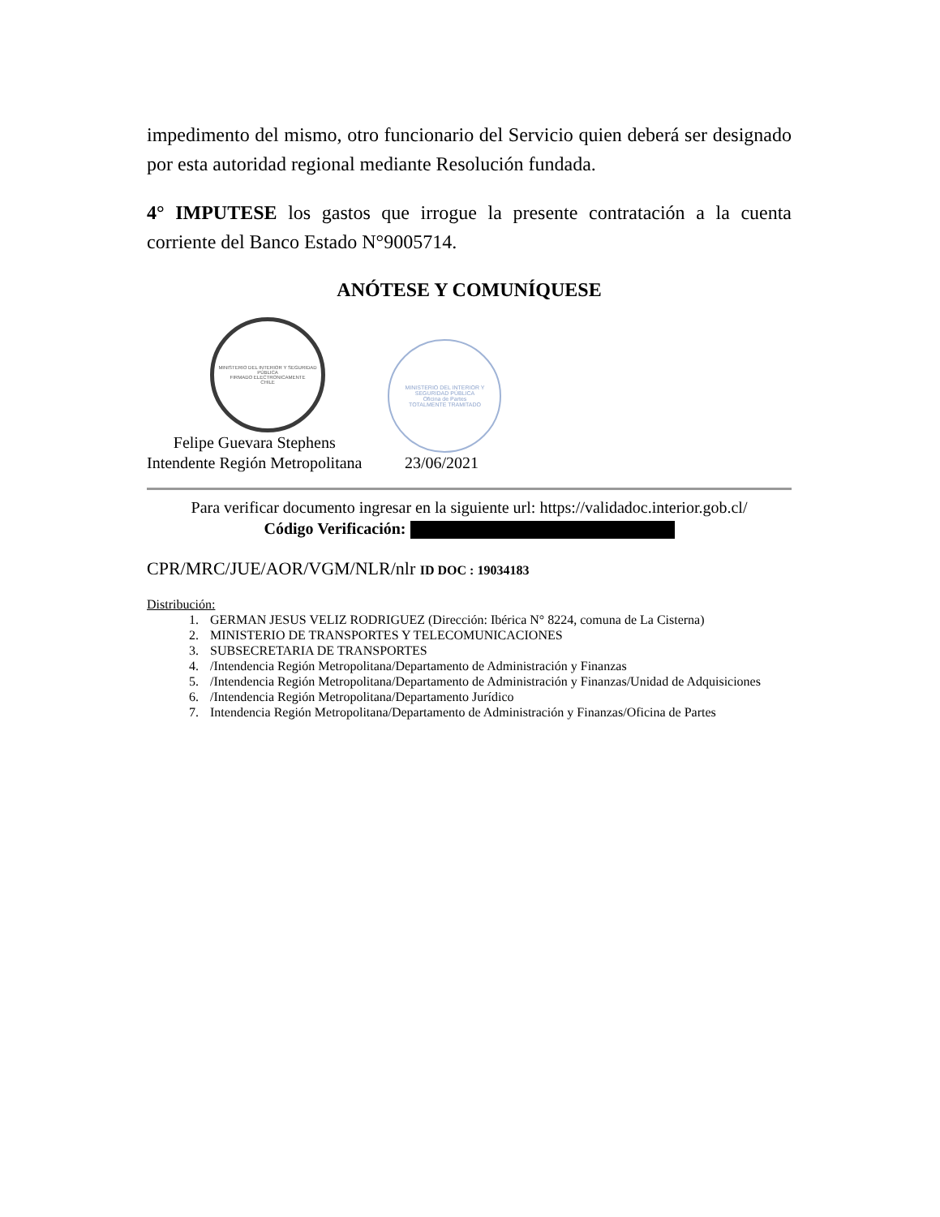impedimento del mismo, otro funcionario del Servicio quien deberá ser designado por esta autoridad regional mediante Resolución fundada.
4° IMPUTESE los gastos que irrogue la presente contratación a la cuenta corriente del Banco Estado N°9005714.
ANÓTESE Y COMUNÍQUESE
MINISTERIO DEL INTERIOR Y SEGURIDAD PÚBLICA
FIRMADO ELECTRONICAMENTE
CHILE
Felipe Guevara Stephens
Intendente Región Metropolitana
MINISTERIO DEL INTERIOR Y SEGURIDAD PÚBLICA
Oficina de Partes
TOTALMENTE TRAMITADO
23/06/2021
Para verificar documento ingresar en la siguiente url: https://validadoc.interior.gob.cl/
Código Verificación:
CPR/MRC/JUE/AOR/VGM/NLR/nlr ID DOC : 19034183
Distribución:
1. GERMAN JESUS VELIZ RODRIGUEZ (Dirección: Ibérica N° 8224, comuna de La Cisterna)
2. MINISTERIO DE TRANSPORTES Y TELECOMUNICACIONES
3. SUBSECRETARIA DE TRANSPORTES
4. /Intendencia Región Metropolitana/Departamento de Administración y Finanzas
5. /Intendencia Región Metropolitana/Departamento de Administración y Finanzas/Unidad de Adquisiciones
6. /Intendencia Región Metropolitana/Departamento Jurídico
7. Intendencia Región Metropolitana/Departamento de Administración y Finanzas/Oficina de Partes